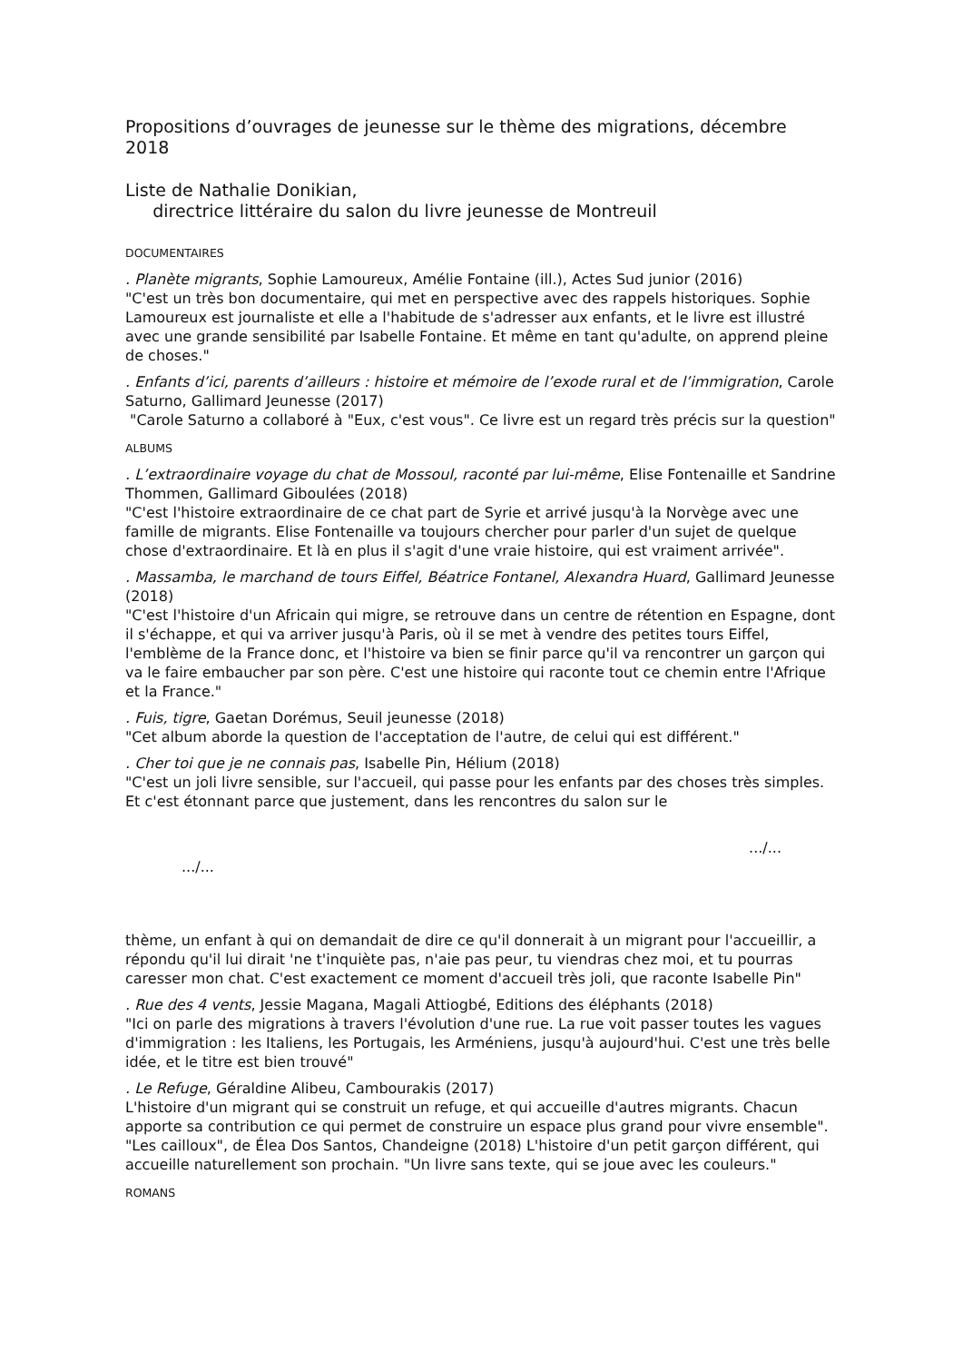Propositions d’ouvrages de jeunesse sur le thème des migrations, décembre 2018
Liste de Nathalie Donikian,
directrice littéraire du salon du livre jeunesse de Montreuil
DOCUMENTAIRES
. Planète migrants, Sophie Lamoureux, Amélie Fontaine (ill.), Actes Sud junior (2016)
"C'est un très bon documentaire, qui met en perspective avec des rappels historiques. Sophie Lamoureux est journaliste et elle a l'habitude de s'adresser aux enfants, et le livre est illustré avec une grande sensibilité par Isabelle Fontaine. Et même en tant qu'adulte, on apprend pleine de choses."
. Enfants d’ici, parents d’ailleurs : histoire et mémoire de l’exode rural et de l’immigration, Carole Saturno, Gallimard Jeunesse (2017)
"Carole Saturno a collaboré à "Eux, c'est vous". Ce livre est un regard très précis sur la question"
ALBUMS
. L’extraordinaire voyage du chat de Mossoul, raconté par lui-même, Elise Fontenaille et Sandrine Thommen, Gallimard Giboulées (2018)
"C'est l'histoire extraordinaire de ce chat part de Syrie et arrivé jusqu'à la Norvège avec une famille de migrants. Elise Fontenaille va toujours chercher pour parler d'un sujet de quelque chose d'extraordinaire. Et là en plus il s'agit d'une vraie histoire, qui est vraiment arrivée".
. Massamba, le marchand de tours Eiffel, Béatrice Fontanel, Alexandra Huard, Gallimard Jeunesse (2018)
"C'est l'histoire d'un Africain qui migre, se retrouve dans un centre de rétention en Espagne, dont il s'échappe, et qui va arriver jusqu'à Paris, où il se met à vendre des petites tours Eiffel, l'emblème de la France donc, et l'histoire va bien se finir parce qu'il va rencontrer un garçon qui va le faire embaucher par son père. C'est une histoire qui raconte tout ce chemin entre l'Afrique et la France."
. Fuis, tigre, Gaetan Dorémus, Seuil jeunesse (2018)
"Cet album aborde la question de l'acceptation de l'autre, de celui qui est différent."
. Cher toi que je ne connais pas, Isabelle Pin, Hélium (2018)
"C'est un joli livre sensible, sur l'accueil, qui passe pour les enfants par des choses très simples. Et c'est étonnant parce que justement, dans les rencontres du salon sur le
.../...
.../...
thème, un enfant à qui on demandait de dire ce qu'il donnerait à un migrant pour l'accueillir, a répondu qu'il lui dirait 'ne t'inquiète pas, n'aie pas peur, tu viendras chez moi, et tu pourras caresser mon chat. C'est exactement ce moment d'accueil très joli, que raconte Isabelle Pin"
. Rue des 4 vents, Jessie Magana, Magali Attiogbé, Editions des éléphants (2018)
"Ici on parle des migrations à travers l'évolution d'une rue. La rue voit passer toutes les vagues d'immigration : les Italiens, les Portugais, les Arméniens, jusqu'à aujourd'hui. C'est une très belle idée, et le titre est bien trouvé"
. Le Refuge, Géraldine Alibeu, Cambourakis (2017)
L'histoire d'un migrant qui se construit un refuge, et qui accueille d'autres migrants. Chacun apporte sa contribution ce qui permet de construire un espace plus grand pour vivre ensemble". "Les cailloux", de Élea Dos Santos, Chandeigne (2018) L'histoire d'un petit garçon différent, qui accueille naturellement son prochain. "Un livre sans texte, qui se joue avec les couleurs."
ROMANS